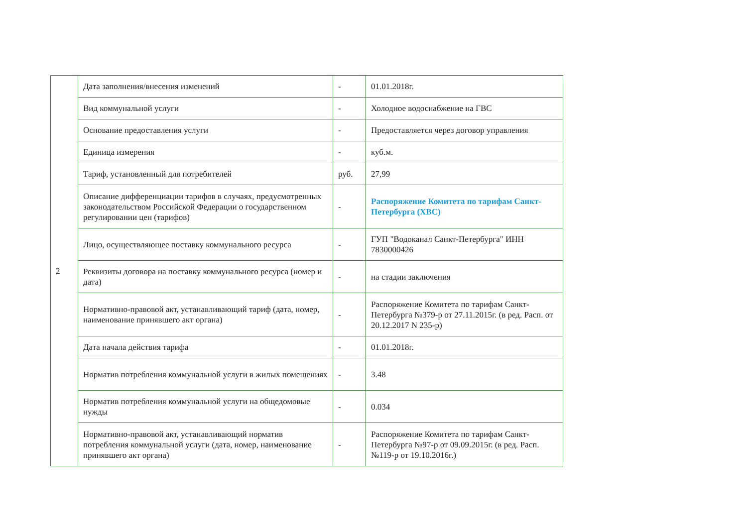| 2 | Дата заполнения/внесения изменений | - | 01.01.2018г. |
| | Вид коммунальной услуги | - | Холодное водоснабжение на ГВС |
| | Основание предоставления услуги | - | Предоставляется через договор управления |
| | Единица измерения | - | куб.м. |
| | Тариф, установленный для потребителей | руб. | 27,99 |
| | Описание дифференциации тарифов в случаях, предусмотренных законодательством Российской Федерации о государственном регулировании цен (тарифов) | - | Распоряжение Комитета по тарифам Санкт-Петербурга (ХВС) |
| | Лицо, осуществляющее поставку коммунального ресурса | - | ГУП "Водоканал Санкт-Петербурга" ИНН 7830000426 |
| | Реквизиты договора на поставку коммунального ресурса (номер и дата) | - | на стадии заключения |
| | Нормативно-правовой акт, устанавливающий тариф (дата, номер, наименование принявшего акт органа) | - | Распоряжение Комитета по тарифам Санкт-Петербурга №379-р от 27.11.2015г. (в ред. Расп. от 20.12.2017 N 235-р) |
| | Дата начала действия тарифа | - | 01.01.2018г. |
| | Норматив потребления коммунальной услуги в жилых помещениях | - | 3.48 |
| | Норматив потребления коммунальной услуги на общедомовые нужды | - | 0.034 |
| | Нормативно-правовой акт, устанавливающий норматив потребления коммунальной услуги (дата, номер, наименование принявшего акт органа) | - | Распоряжение Комитета по тарифам Санкт-Петербурга №97-р от 09.09.2015г. (в ред. Расп.№119-р от 19.10.2016г.) |